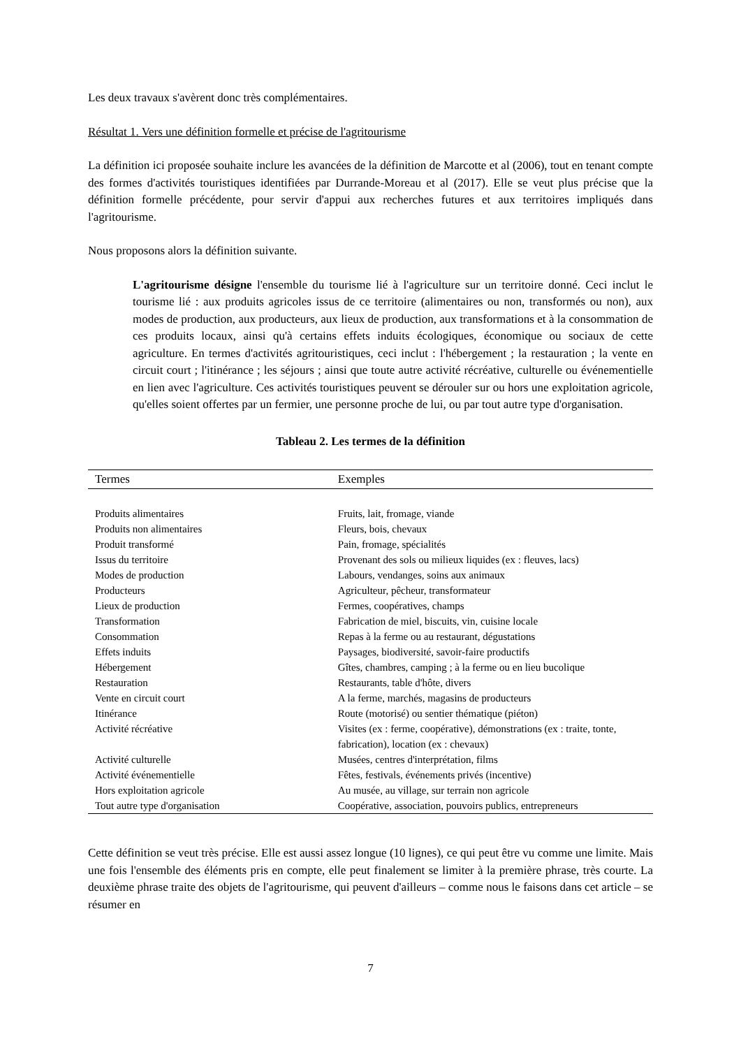Les deux travaux s'avèrent donc très complémentaires.
Résultat 1. Vers une définition formelle et précise de l'agritourisme
La définition ici proposée souhaite inclure les avancées de la définition de Marcotte et al (2006), tout en tenant compte des formes d'activités touristiques identifiées par Durrande-Moreau et al (2017). Elle se veut plus précise que la définition formelle précédente, pour servir d'appui aux recherches futures et aux territoires impliqués dans l'agritourisme.
Nous proposons alors la définition suivante.
L'agritourisme désigne l'ensemble du tourisme lié à l'agriculture sur un territoire donné. Ceci inclut le tourisme lié : aux produits agricoles issus de ce territoire (alimentaires ou non, transformés ou non), aux modes de production, aux producteurs, aux lieux de production, aux transformations et à la consommation de ces produits locaux, ainsi qu'à certains effets induits écologiques, économique ou sociaux de cette agriculture. En termes d'activités agritouristiques, ceci inclut : l'hébergement ; la restauration ; la vente en circuit court ; l'itinérance ; les séjours ; ainsi que toute autre activité récréative, culturelle ou événementielle en lien avec l'agriculture. Ces activités touristiques peuvent se dérouler sur ou hors une exploitation agricole, qu'elles soient offertes par un fermier, une personne proche de lui, ou par tout autre type d'organisation.
Tableau 2. Les termes de la définition
| Termes | Exemples |
| --- | --- |
| Produits alimentaires | Fruits, lait, fromage, viande |
| Produits non alimentaires | Fleurs, bois, chevaux |
| Produit transformé | Pain, fromage, spécialités |
| Issus du territoire | Provenant des sols ou milieux liquides (ex : fleuves, lacs) |
| Modes de production | Labours, vendanges, soins aux animaux |
| Producteurs | Agriculteur, pêcheur, transformateur |
| Lieux de production | Fermes, coopératives, champs |
| Transformation | Fabrication de miel, biscuits, vin, cuisine locale |
| Consommation | Repas à la ferme ou au restaurant, dégustations |
| Effets induits | Paysages, biodiversité, savoir-faire productifs |
| Hébergement | Gîtes, chambres, camping ; à la ferme ou en lieu bucolique |
| Restauration | Restaurants, table d'hôte, divers |
| Vente en circuit court | A la ferme, marchés, magasins de producteurs |
| Itinérance | Route (motorisé) ou sentier thématique (piéton) |
| Activité récréative | Visites (ex : ferme, coopérative), démonstrations (ex : traite, tonte, fabrication), location (ex : chevaux) |
| Activité culturelle | Musées, centres d'interprétation, films |
| Activité événementielle | Fêtes, festivals, événements privés (incentive) |
| Hors exploitation agricole | Au musée, au village, sur terrain non agricole |
| Tout autre type d'organisation | Coopérative, association, pouvoirs publics, entrepreneurs |
Cette définition se veut très précise. Elle est aussi assez longue (10 lignes), ce qui peut être vu comme une limite. Mais une fois l'ensemble des éléments pris en compte, elle peut finalement se limiter à la première phrase, très courte. La deuxième phrase traite des objets de l'agritourisme, qui peuvent d'ailleurs – comme nous le faisons dans cet article – se résumer en
7